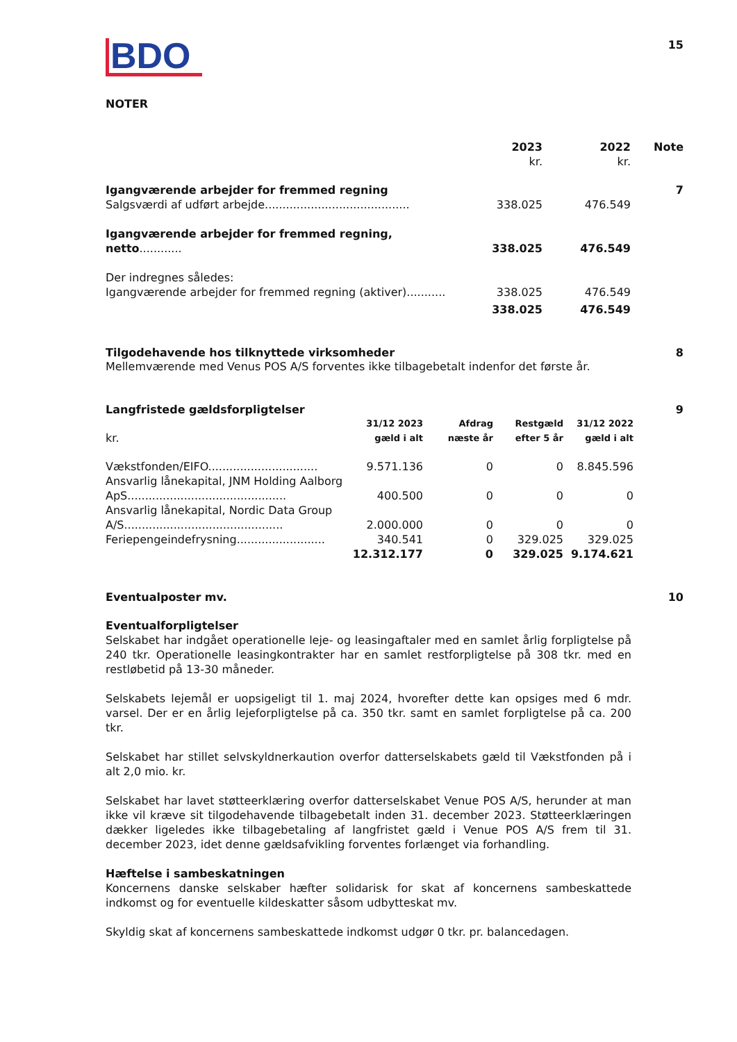BDO
15
NOTER
| | 2023 kr. | 2022 kr. | Note |
| --- | --- | --- | --- |
| Igangværende arbejder for fremmed regning | | | 7 |
| Salgsværdi af udført arbejde......................................... | 338.025 | 476.549 | |
| Igangværende arbejder for fremmed regning, netto ............ | 338.025 | 476.549 | |
| Der indregnes således: | | | |
| Igangværende arbejder for fremmed regning (aktiver)........... | 338.025 | 476.549 | |
| | 338.025 | 476.549 | |
Tilgodehavende hos tilknyttede virksomheder 8
Mellemværende med Venus POS A/S forventes ikke tilbagebetalt indenfor det første år.
Langfristede gældsforpligtelser 9
| kr. | 31/12 2023 gæld i alt | Afdrag næste år | Restgæld efter 5 år | 31/12 2022 gæld i alt |
| Vækstfonden/EIFO............................... | 9.571.136 | 0 | 0 | 8.845.596 |
| Ansvarlig lånekapital, JNM Holding Aalborg ApS............................................. | 400.500 | 0 | 0 | 0 |
| Ansvarlig lånekapital, Nordic Data Group A/S............................................. | 2.000.000 | 0 | 0 | 0 |
| Feriepengeindefrysning......................... | 340.541 | 0 | 329.025 | 329.025 |
| | 12.312.177 | 0 | 329.025 | 9.174.621 |
Eventualposter mv. 10
Eventualforpligtelser
Selskabet har indgået operationelle leje- og leasingaftaler med en samlet årlig forpligtelse på 240 tkr. Operationelle leasingkontrakter har en samlet restforpligtelse på 308 tkr. med en restløbetid på 13-30 måneder.
Selskabets lejemål er uopsigeligt til 1. maj 2024, hvorefter dette kan opsiges med 6 mdr. varsel. Der er en årlig lejeforpligtelse på ca. 350 tkr. samt en samlet forpligtelse på ca. 200 tkr.
Selskabet har stillet selvskyldnerkaution overfor datterselskabets gæld til Vækstfonden på i alt 2,0 mio. kr.
Selskabet har lavet støtteerklæring overfor datterselskabet Venue POS A/S, herunder at man ikke vil kræve sit tilgodehavende tilbagebetalt inden 31. december 2023. Støtteerklæringen dækker ligeledes ikke tilbagebetaling af langfristet gæld i Venue POS A/S frem til 31. december 2023, idet denne gældsafvikling forventes forlænget via forhandling.
Hæftelse i sambeskatningen
Koncernens danske selskaber hæfter solidarisk for skat af koncernens sambeskattede indkomst og for eventuelle kildeskatter såsom udbytteskat mv.
Skyldig skat af koncernens sambeskattede indkomst udgør 0 tkr. pr. balancedagen.